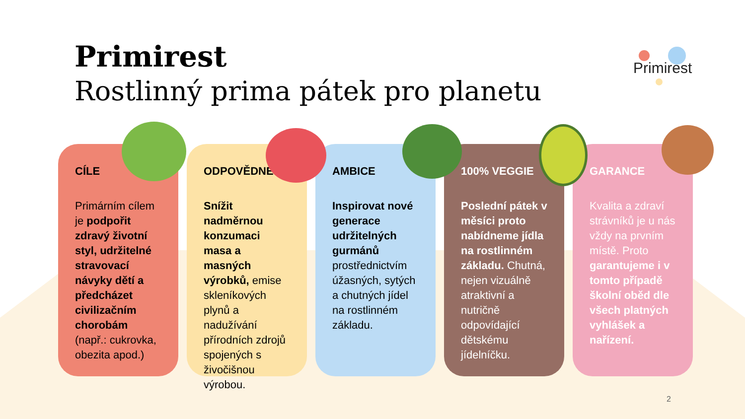Primirest
Rostlinný prima pátek pro planetu
Primirest
CÍLE
Primárním cílem je podpořit zdravý životní styl, udržitelné stravovací návyky dětí a předcházet civilizačním chorobám (např.: cukrovka, obezita apod.)
ODPOVĚDNĚ
Snížit nadměrnou konzumaci masa a masných výrobků, emise skleníkových plynů a nadužívání přírodních zdrojů spojených s živočišnou výrobou.
AMBICE
Inspirovat nové generace udržitelných gurmánů prostřednictvím úžasných, sytých a chutných jídel na rostlinném základu.
100% VEGGIE
Poslední pátek v měsíci proto nabídneme jídla na rostlinném základu. Chutná, nejen vizuálně atraktivní a nutričně odpovídající dětskému jídelníčku.
GARANCE
Kvalita a zdraví strávníků je u nás vždy na prvním místě. Proto garantujeme i v tomto případě školní oběd dle všech platných vyhlášek a nařízení.
2